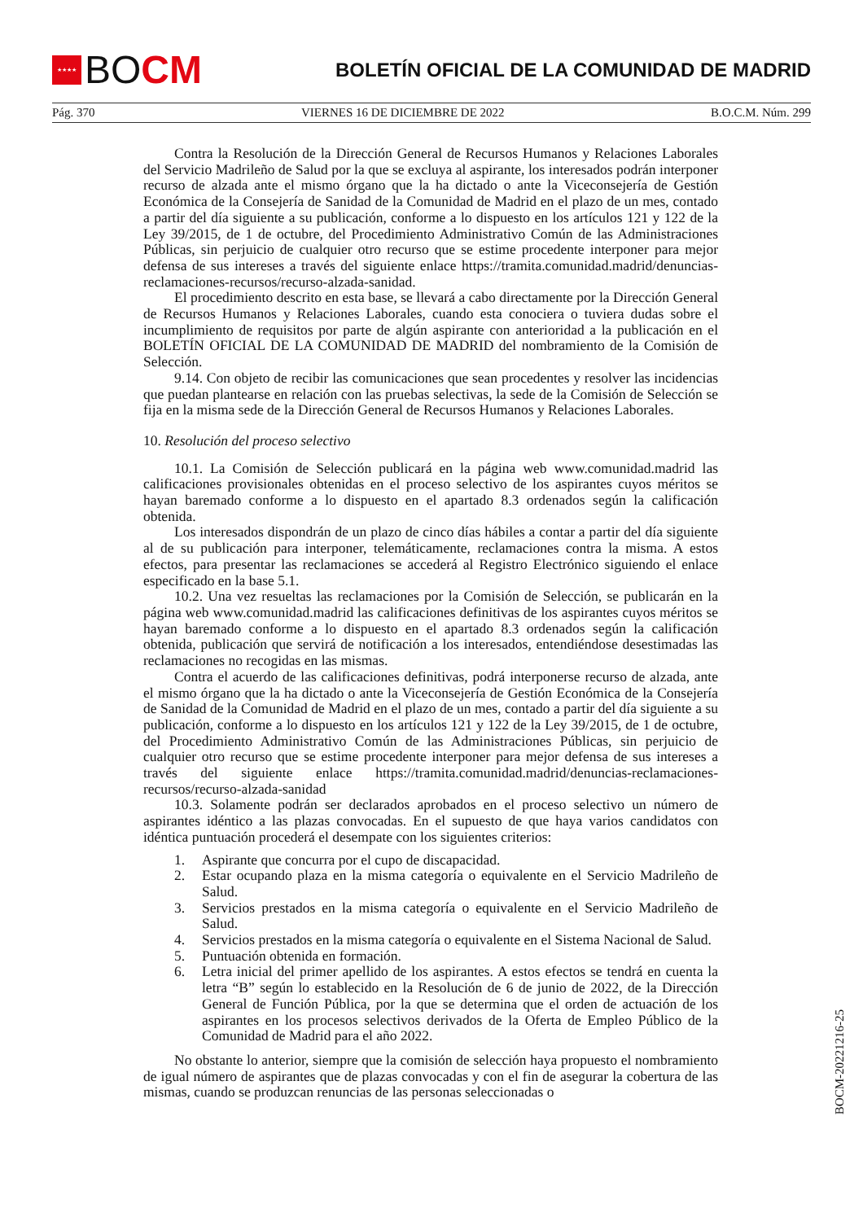★★★★
BO CM
BOLETÍN OFICIAL DE LA COMUNIDAD DE MADRID
Pág. 370 VIERNES 16 DE DICIEMBRE DE 2022 B.O.C.M. Núm. 299
Contra la Resolución de la Dirección General de Recursos Humanos y Relaciones Laborales del Servicio Madrileño de Salud por la que se excluya al aspirante, los interesados podrán interponer recurso de alzada ante el mismo órgano que la ha dictado o ante la Viceconsejería de Gestión Económica de la Consejería de Sanidad de la Comunidad de Madrid en el plazo de un mes, contado a partir del día siguiente a su publicación, conforme a lo dispuesto en los artículos 121 y 122 de la Ley 39/2015, de 1 de octubre, del Procedimiento Administrativo Común de las Administraciones Públicas, sin perjuicio de cualquier otro recurso que se estime procedente interponer para mejor defensa de sus intereses a través del siguiente enlace https://tramita.comunidad.madrid/denuncias-reclamaciones-recursos/recurso-alzada-sanidad.
El procedimiento descrito en esta base, se llevará a cabo directamente por la Dirección General de Recursos Humanos y Relaciones Laborales, cuando esta conociera o tuviera dudas sobre el incumplimiento de requisitos por parte de algún aspirante con anterioridad a la publicación en el BOLETÍN OFICIAL DE LA COMUNIDAD DE MADRID del nombramiento de la Comisión de Selección.
9.14. Con objeto de recibir las comunicaciones que sean procedentes y resolver las incidencias que puedan plantearse en relación con las pruebas selectivas, la sede de la Comisión de Selección se fija en la misma sede de la Dirección General de Recursos Humanos y Relaciones Laborales.
10. Resolución del proceso selectivo
10.1. La Comisión de Selección publicará en la página web www.comunidad.madrid las calificaciones provisionales obtenidas en el proceso selectivo de los aspirantes cuyos méritos se hayan baremado conforme a lo dispuesto en el apartado 8.3 ordenados según la calificación obtenida.
Los interesados dispondrán de un plazo de cinco días hábiles a contar a partir del día siguiente al de su publicación para interponer, telemáticamente, reclamaciones contra la misma. A estos efectos, para presentar las reclamaciones se accederá al Registro Electrónico siguiendo el enlace especificado en la base 5.1.
10.2. Una vez resueltas las reclamaciones por la Comisión de Selección, se publicarán en la página web www.comunidad.madrid las calificaciones definitivas de los aspirantes cuyos méritos se hayan baremado conforme a lo dispuesto en el apartado 8.3 ordenados según la calificación obtenida, publicación que servirá de notificación a los interesados, entendiéndose desestimadas las reclamaciones no recogidas en las mismas.
Contra el acuerdo de las calificaciones definitivas, podrá interponerse recurso de alzada, ante el mismo órgano que la ha dictado o ante la Viceconsejería de Gestión Económica de la Consejería de Sanidad de la Comunidad de Madrid en el plazo de un mes, contado a partir del día siguiente a su publicación, conforme a lo dispuesto en los artículos 121 y 122 de la Ley 39/2015, de 1 de octubre, del Procedimiento Administrativo Común de las Administraciones Públicas, sin perjuicio de cualquier otro recurso que se estime procedente interponer para mejor defensa de sus intereses a través del siguiente enlace https://tramita.comunidad.madrid/denuncias-reclamaciones-recursos/recurso-alzada-sanidad
10.3. Solamente podrán ser declarados aprobados en el proceso selectivo un número de aspirantes idéntico a las plazas convocadas. En el supuesto de que haya varios candidatos con idéntica puntuación procederá el desempate con los siguientes criterios:
1. Aspirante que concurra por el cupo de discapacidad.
2. Estar ocupando plaza en la misma categoría o equivalente en el Servicio Madrileño de Salud.
3. Servicios prestados en la misma categoría o equivalente en el Servicio Madrileño de Salud.
4. Servicios prestados en la misma categoría o equivalente en el Sistema Nacional de Salud.
5. Puntuación obtenida en formación.
6. Letra inicial del primer apellido de los aspirantes. A estos efectos se tendrá en cuenta la letra “B” según lo establecido en la Resolución de 6 de junio de 2022, de la Dirección General de Función Pública, por la que se determina que el orden de actuación de los aspirantes en los procesos selectivos derivados de la Oferta de Empleo Público de la Comunidad de Madrid para el año 2022.
No obstante lo anterior, siempre que la comisión de selección haya propuesto el nombramiento de igual número de aspirantes que de plazas convocadas y con el fin de asegurar la cobertura de las mismas, cuando se produzcan renuncias de las personas seleccionadas o
BOCM-20221216-25